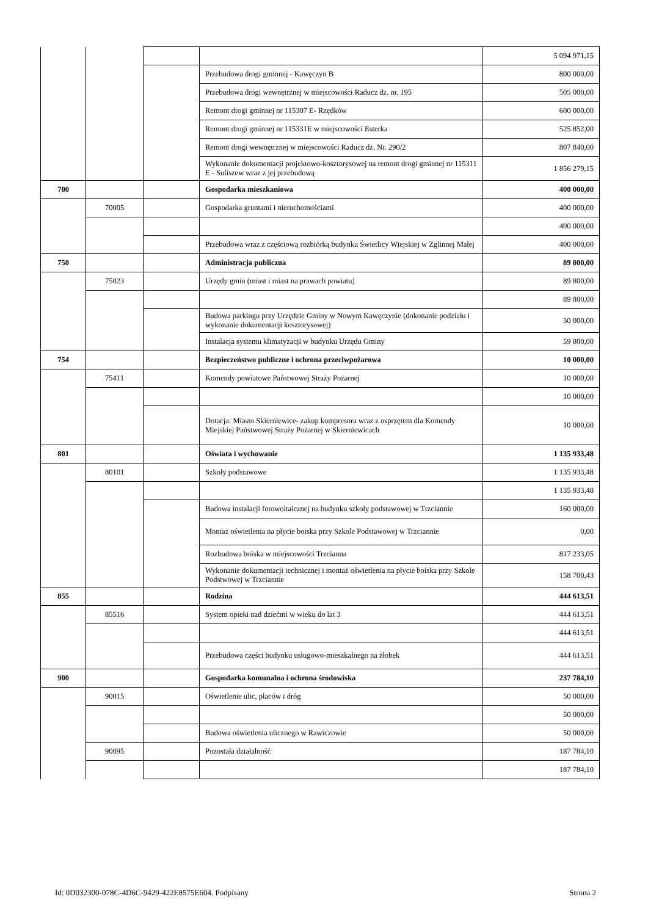| | | | | 5 094 971,15 |
| | | | Przebudowa drogi gminnej - Kawęczyn B | 800 000,00 |
| | | | Przebudowa drogi wewnętrznej w miejscowości Raducz dz. nr. 195 | 505 000,00 |
| | | | Remont drogi gminnej nr 115307 E- Rzędków | 600 000,00 |
| | | | Remont drogi gminnej nr 115331E w miejscowości Esterka | 525 852,00 |
| | | | Remont drogi wewnętrznej w miejscowości Raducz dz. Nr. 290/2 | 807 840,00 |
| | | | Wykonanie dokumentacji projektowo-kosztorysowej na remont drogi gminnej nr 115311 E - Suliszew wraz z jej przebudową | 1 856 279,15 |
| 700 | | | Gospodarka mieszkaniowa | 400 000,00 |
| | 70005 | | Gospodarka gruntami i nieruchomościami | 400 000,00 |
| | | | | 400 000,00 |
| | | | Przebudowa wraz z częściową rozbiórką budynku Świetlicy Wiejskiej w Zglinnej Małej | 400 000,00 |
| 750 | | | Administracja publiczna | 89 800,00 |
| | 75023 | | Urzędy gmin (miast i miast na prawach powiatu) | 89 800,00 |
| | | | | 89 800,00 |
| | | | Budowa parkingu przy Urzędzie Gminy w Nowym Kawęczynie (dokonanie podziału i wykonanie dokumentacji kosztorysowej) | 30 000,00 |
| | | | Instalacja systemu klimatyzacji w budynku Urzędu Gminy | 59 800,00 |
| 754 | | | Bezpieczeństwo publiczne i ochrona przeciwpożarowa | 10 000,00 |
| | 75411 | | Komendy powiatowe Państwowej Straży Pożarnej | 10 000,00 |
| | | | | 10 000,00 |
| | | | Dotacja: Miasto Skierniewice- zakup kompresora wraz z osprzętem dla Komendy Miejskiej Państwowej Straży Pożarnej w Skierniewicach | 10 000,00 |
| 801 | | | Oświata i wychowanie | 1 135 933,48 |
| | 80101 | | Szkoły podstawowe | 1 135 933,48 |
| | | | | 1 135 933,48 |
| | | | Budowa instalacji fotowoltaicznej na budynku szkoły podstawowej w Trzciannie | 160 000,00 |
| | | | Montaż oświetlenia na płycie boiska przy Szkole Podstawowej w Trzciannie | 0,00 |
| | | | Rozbudowa boiska w miejscowości Trzcianna | 817 233,05 |
| | | | Wykonanie dokumentacji technicznej i montaż oświetlenia na płycie boiska przy Szkole Podstwowej w Trzciannie | 158 700,43 |
| 855 | | | Rodzina | 444 613,51 |
| | 85516 | | System opieki nad dziećmi w wieku do lat 3 | 444 613,51 |
| | | | | 444 613,51 |
| | | | Przebudowa części budynku usługowo-mieszkalnego na żłobek | 444 613,51 |
| 900 | | | Gospodarka komunalna i ochrona środowiska | 237 784,10 |
| | 90015 | | Oświetlenie ulic, placów i dróg | 50 000,00 |
| | | | | 50 000,00 |
| | | | Budowa oświetlenia ulicznego w Rawiczowie | 50 000,00 |
| | 90095 | | Pozostała działalność | 187 784,10 |
| | | | | 187 784,10 |
Id: 0D032300-078C-4D6C-9429-422E8575E604. Podpisany Strona 2